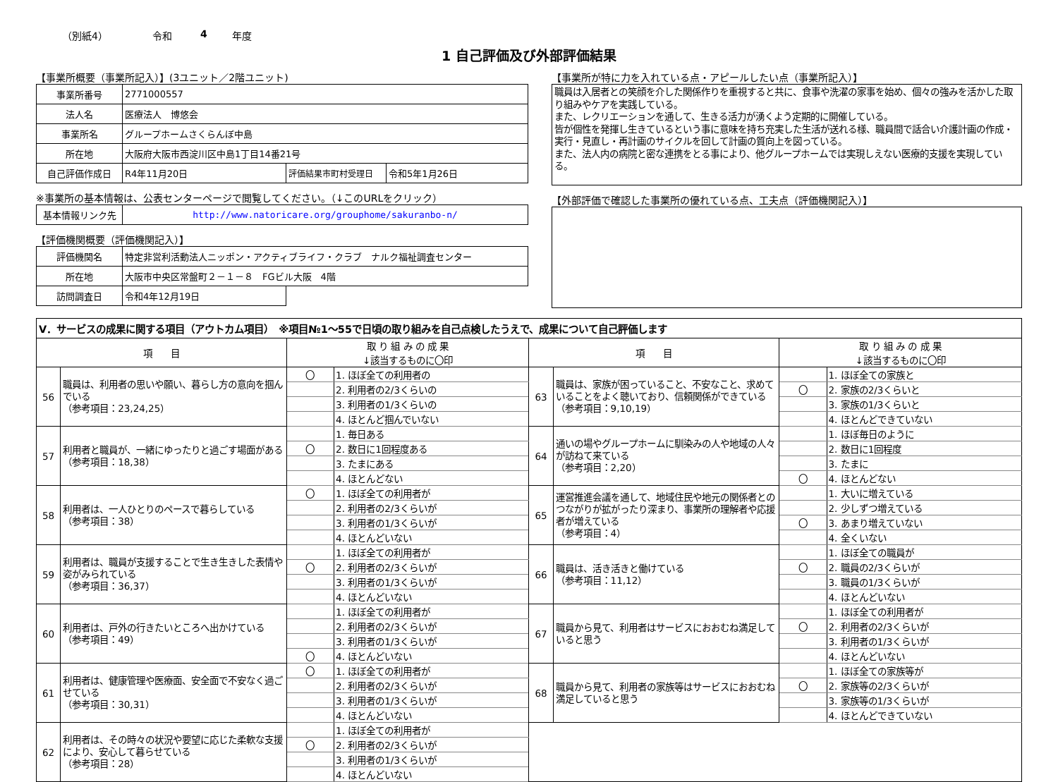（別紙4） 令和 4 年度
1 自己評価及び外部評価結果
【事業所概要（事業所記入）】(3ユニット／2階ユニット)
| 事業所番号 | 2771000557 | | |
| 法人名 | 医療法人 博悠会 | | |
| 事業所名 | グループホームさくらんぼ中島 | | |
| 所在地 | 大阪府大阪市西淀川区中島1丁目14番21号 | | |
| 自己評価作成日 | R4年11月20日 | 評価結果市町村受理日 | 令和5年1月26日 |
※事業所の基本情報は、公表センターページで閲覧してください。（↓このURLをクリック）
| 基本情報リンク先 | http://www.natoricare.org/grouphome/sakuranbo-n/ |
【評価機関概要（評価機関記入）】
| 評価機関名 | 特定非営利活動法人ニッポン・アクティブライフ・クラブ ナルク福祉調査センター | |
| 所在地 | 大阪市中央区常盤町２－１－８ FGビル大阪 4階 | |
| 訪問調査日 | 令和4年12月19日 | |
【事業所が特に力を入れている点・アピールしたい点（事業所記入）】
職員は入居者との笑顔を介した関係作りを重視すると共に、食事や洗濯の家事を始め、個々の強みを活かした取り組みやケアを実践している。
また、レクリエーションを通して、生きる活力が湧くよう定期的に開催している。
皆が個性を発揮し生きているという事に意味を持ち充実した生活が送れる様、職員間で話合い介護計画の作成・実行・見直し・再計画のサイクルを回して計画の質向上を図っている。
また、法人内の病院と密な連携をとる事により、他グループホームでは実現しえない医療的支援を実現している。
【外部評価で確認した事業所の優れている点、工夫点（評価機関記入）】
| Ⅴ．サービスの成果に関する項目（アウトカム項目） ※項目№1～55で日頃の取り組みを自己点検したうえで、成果について自己評価します | | | | | | | |
| 項 目 | | 取 り 組 み の 成 果 ↓該当するものに〇印 | | 項 目 | | 取 り 組 み の 成 果 ↓該当するものに〇印 | |
| 56 | 職員は、利用者の思いや願い、暮らし方の意向を掴んでいる （参考項目：23,24,25） | 〇 | 1. ほぼ全ての利用者の | 63 | 職員は、家族が困っていること、不安なこと、求めていることをよく聴いており、信頼関係ができている （参考項目：9,10,19） | | 1. ほぼ全ての家族と |
| | | | 2. 利用者の2/3くらいの | | | 〇 | 2. 家族の2/3くらいと |
| | | | 3. 利用者の1/3くらいの | | | | 3. 家族の1/3くらいと |
| | | | 4. ほとんど掴んでいない | | | | 4. ほとんどできていない |
| 57 | 利用者と職員が、一緒にゆったりと過ごす場面がある （参考項目：18,38） | | 1. 毎日ある | 64 | 通いの場やグループホームに馴染みの人や地域の人々が訪ねて来ている （参考項目：2,20） | | 1. ほぼ毎日のように |
| | | 〇 | 2. 数日に1回程度ある | | | | 2. 数日に1回程度 |
| | | | 3. たまにある | | | | 3. たまに |
| | | | 4. ほとんどない | | | 〇 | 4. ほとんどない |
| 58 | 利用者は、一人ひとりのペースで暮らしている （参考項目：38） | 〇 | 1. ほぼ全ての利用者が | 65 | 運営推進会議を通して、地域住民や地元の関係者とのつながりが拡がったり深まり、事業所の理解者や応援者が増えている （参考項目：4） | | 1. 大いに増えている |
| | | | 2. 利用者の2/3くらいが | | | | 2. 少しずつ増えている |
| | | | 3. 利用者の1/3くらいが | | | 〇 | 3. あまり増えていない |
| | | | 4. ほとんどいない | | | | 4. 全くいない |
| 59 | 利用者は、職員が支援することで生き生きした表情や姿がみられている （参考項目：36,37） | | 1. ほぼ全ての利用者が | 66 | 職員は、活き活きと働けている （参考項目：11,12） | | 1. ほぼ全ての職員が |
| | | 〇 | 2. 利用者の2/3くらいが | | | 〇 | 2. 職員の2/3くらいが |
| | | | 3. 利用者の1/3くらいが | | | | 3. 職員の1/3くらいが |
| | | | 4. ほとんどいない | | | | 4. ほとんどいない |
| 60 | 利用者は、戸外の行きたいところへ出かけている （参考項目：49） | | 1. ほぼ全ての利用者が | 67 | 職員から見て、利用者はサービスにおおむね満足していると思う | | 1. ほぼ全ての利用者が |
| | | | 2. 利用者の2/3くらいが | | | 〇 | 2. 利用者の2/3くらいが |
| | | | 3. 利用者の1/3くらいが | | | | 3. 利用者の1/3くらいが |
| | | 〇 | 4. ほとんどいない | | | | 4. ほとんどいない |
| 61 | 利用者は、健康管理や医療面、安全面で不安なく過ごせている （参考項目：30,31） | 〇 | 1. ほぼ全ての利用者が | 68 | 職員から見て、利用者の家族等はサービスにおおむね満足していると思う | | 1. ほぼ全ての家族等が |
| | | | 2. 利用者の2/3くらいが | | | 〇 | 2. 家族等の2/3くらいが |
| | | | 3. 利用者の1/3くらいが | | | | 3. 家族等の1/3くらいが |
| | | | 4. ほとんどいない | | | | 4. ほとんどできていない |
| 62 | 利用者は、その時々の状況や要望に応じた柔軟な支援により、安心して暮らせている （参考項目：28） | | 1. ほぼ全ての利用者が | | | | |
| | | 〇 | 2. 利用者の2/3くらいが | | | | |
| | | | 3. 利用者の1/3くらいが | | | | |
| | | | 4. ほとんどいない | | | | |